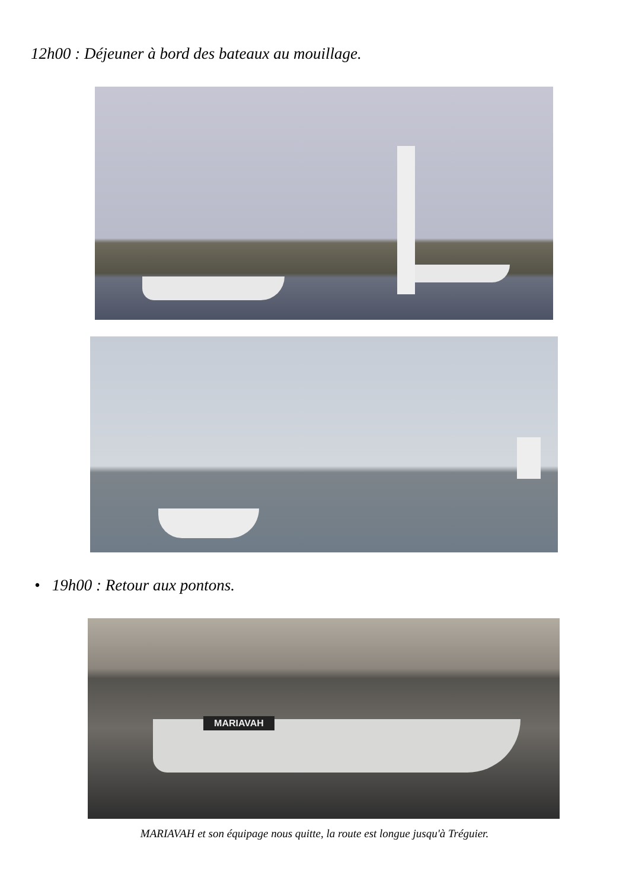12h00 : Déjeuner à bord des bateaux au mouillage.
• 19h00 : Retour aux pontons.
MARIAVAH
MARIAVAH et son équipage nous quitte, la route est longue jusqu'à Tréguier.